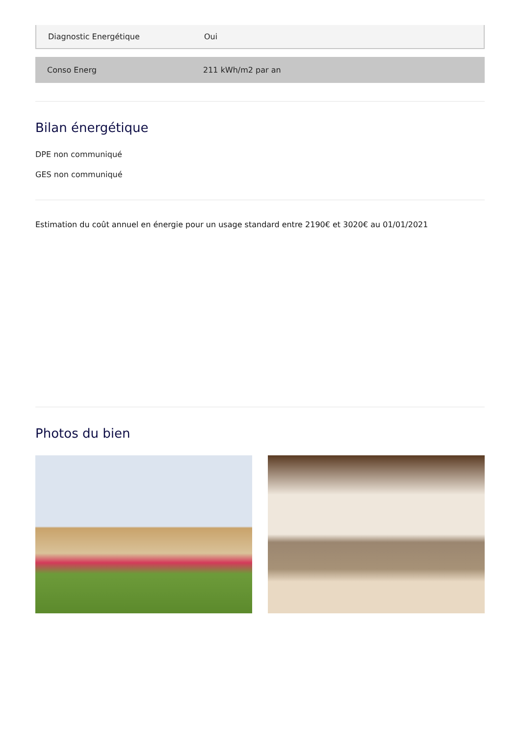| Diagnostic Energétique | Oui |
| Conso Energ | 211 kWh/m2 par an |
Bilan énergétique
DPE non communiqué
GES non communiqué
Estimation du coût annuel en énergie pour un usage standard entre 2190€ et 3020€ au 01/01/2021
Photos du bien